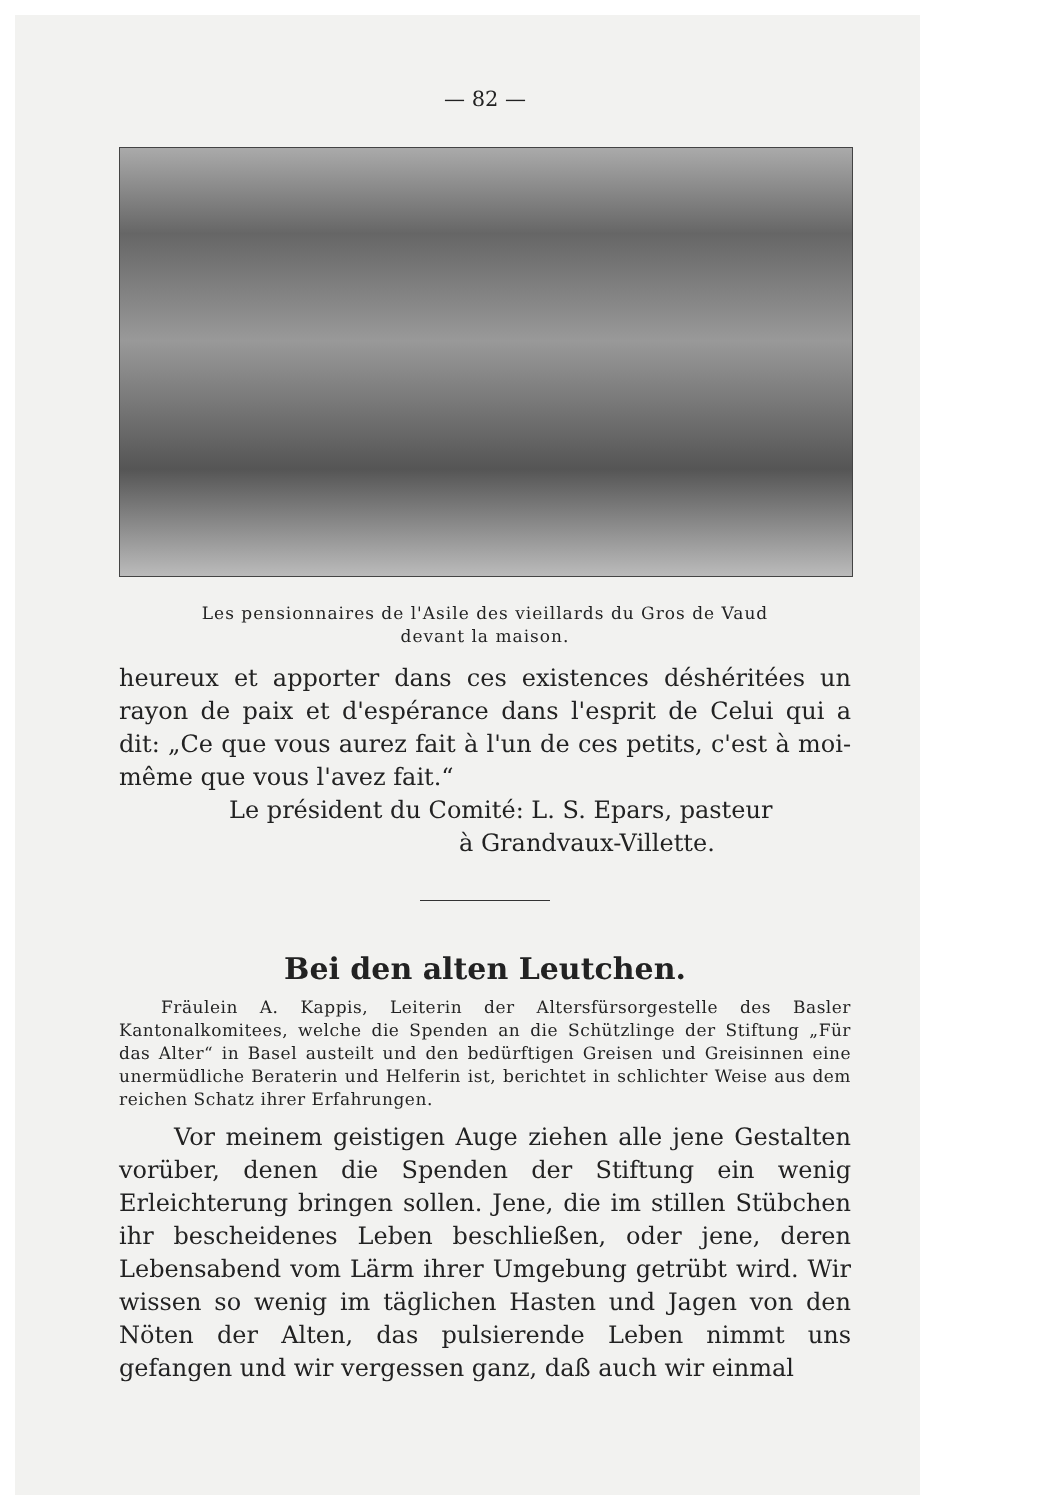— 82 —
Les pensionnaires de l'Asile des vieillards du Gros de Vaud
devant la maison.
heureux et apporter dans ces existences déshéritées un rayon de paix et d'espérance dans l'esprit de Celui qui a dit: „Ce que vous aurez fait à l'un de ces petits, c'est à moi-même que vous l'avez fait.“
Le président du Comité: L. S. Epars, pasteur
à Grandvaux-Villette.
Bei den alten Leutchen.
Fräulein A. Kappis, Leiterin der Altersfürsorgestelle des Basler Kantonalkomitees, welche die Spenden an die Schützlinge der Stiftung „Für das Alter“ in Basel austeilt und den bedürftigen Greisen und Greisinnen eine unermüdliche Beraterin und Helferin ist, berichtet in schlichter Weise aus dem reichen Schatz ihrer Erfahrungen.
Vor meinem geistigen Auge ziehen alle jene Gestalten vorüber, denen die Spenden der Stiftung ein wenig Erleichterung bringen sollen. Jene, die im stillen Stübchen ihr bescheidenes Leben beschließen, oder jene, deren Lebensabend vom Lärm ihrer Umgebung getrübt wird. Wir wissen so wenig im täglichen Hasten und Jagen von den Nöten der Alten, das pulsierende Leben nimmt uns gefangen und wir vergessen ganz, daß auch wir einmal